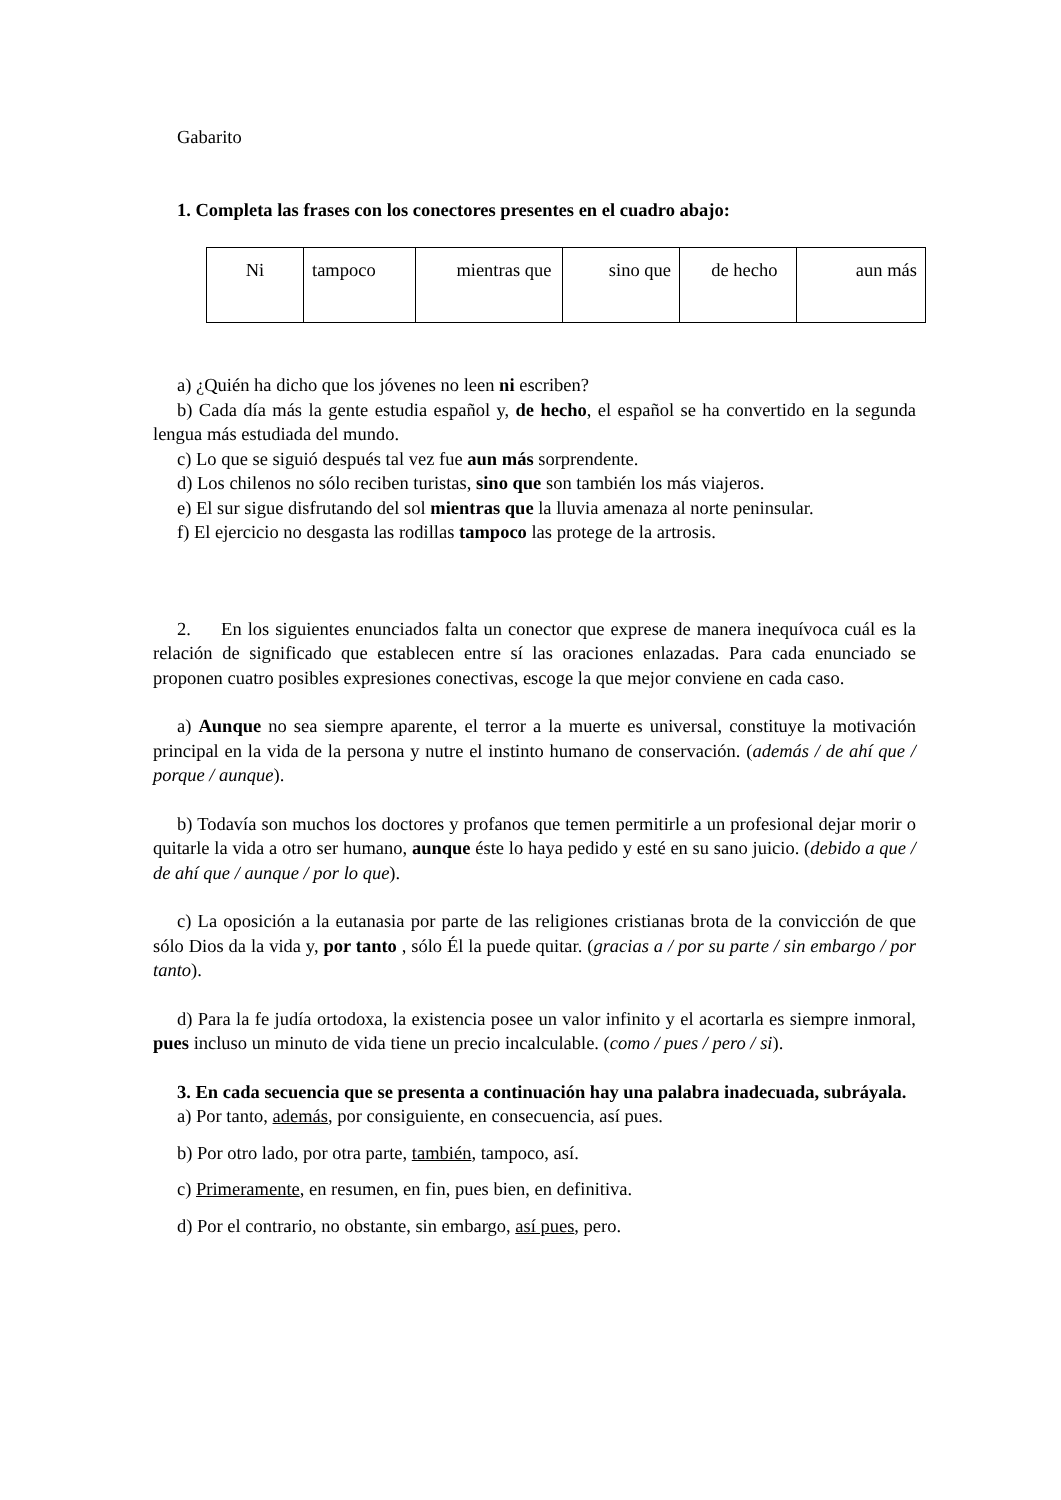Gabarito
1. Completa las frases con los conectores presentes en el cuadro abajo:
| Ni | tampoco | mientras que | sino que | de hecho | aun más |
a) ¿Quién ha dicho que los jóvenes no leen ni escriben?
b) Cada día más la gente estudia español y, de hecho, el español se ha convertido en la segunda lengua más estudiada del mundo.
c) Lo que se siguió después tal vez fue aun más sorprendente.
d) Los chilenos no sólo reciben turistas, sino que son también los más viajeros.
e) El sur sigue disfrutando del sol mientras que la lluvia amenaza al norte peninsular.
f) El ejercicio no desgasta las rodillas tampoco las protege de la artrosis.
2. En los siguientes enunciados falta un conector que exprese de manera inequívoca cuál es la relación de significado que establecen entre sí las oraciones enlazadas. Para cada enunciado se proponen cuatro posibles expresiones conectivas, escoge la que mejor conviene en cada caso.
a) Aunque no sea siempre aparente, el terror a la muerte es universal, constituye la motivación principal en la vida de la persona y nutre el instinto humano de conservación. (además / de ahí que / porque / aunque).
b) Todavía son muchos los doctores y profanos que temen permitirle a un profesional dejar morir o quitarle la vida a otro ser humano, aunque éste lo haya pedido y esté en su sano juicio. (debido a que / de ahí que / aunque / por lo que).
c) La oposición a la eutanasia por parte de las religiones cristianas brota de la convicción de que sólo Dios da la vida y, por tanto , sólo Él la puede quitar. (gracias a / por su parte / sin embargo / por tanto).
d) Para la fe judía ortodoxa, la existencia posee un valor infinito y el acortarla es siempre inmoral, pues incluso un minuto de vida tiene un precio incalculable. (como / pues / pero / si).
3. En cada secuencia que se presenta a continuación hay una palabra inadecuada, subráyala.
a) Por tanto, además, por consiguiente, en consecuencia, así pues.
b) Por otro lado, por otra parte, también, tampoco, así.
c) Primeramente, en resumen, en fin, pues bien, en definitiva.
d) Por el contrario, no obstante, sin embargo, así pues, pero.